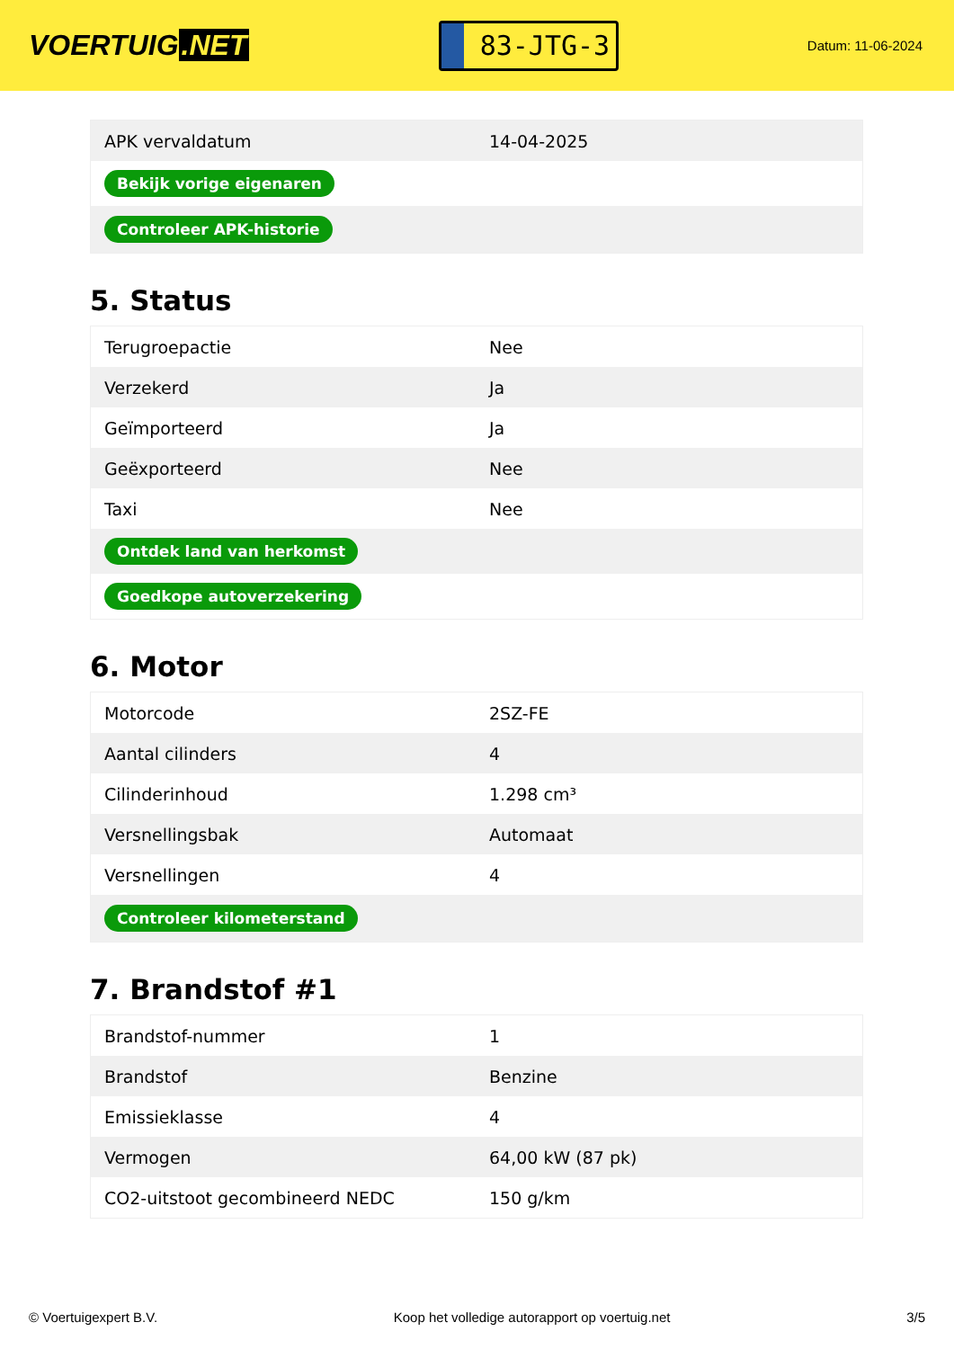VOERTUIG.NET
83-JTG-3
Datum: 11-06-2024
| APK vervaldatum | 14-04-2025 |
| Bekijk vorige eigenaren | |
| Controleer APK-historie | |
5. Status
| Terugroepactie | Nee |
| Verzekerd | Ja |
| Geïmporteerd | Ja |
| Geëxporteerd | Nee |
| Taxi | Nee |
| Ontdek land van herkomst | |
| Goedkope autoverzekering | |
6. Motor
| Motorcode | 2SZ-FE |
| Aantal cilinders | 4 |
| Cilinderinhoud | 1.298 cm³ |
| Versnellingsbak | Automaat |
| Versnellingen | 4 |
| Controleer kilometerstand | |
7. Brandstof #1
| Brandstof-nummer | 1 |
| Brandstof | Benzine |
| Emissieklasse | 4 |
| Vermogen | 64,00 kW (87 pk) |
| CO2-uitstoot gecombineerd NEDC | 150 g/km |
© Voertuigexpert B.V. Koop het volledige autorapport op voertuig.net 3/5